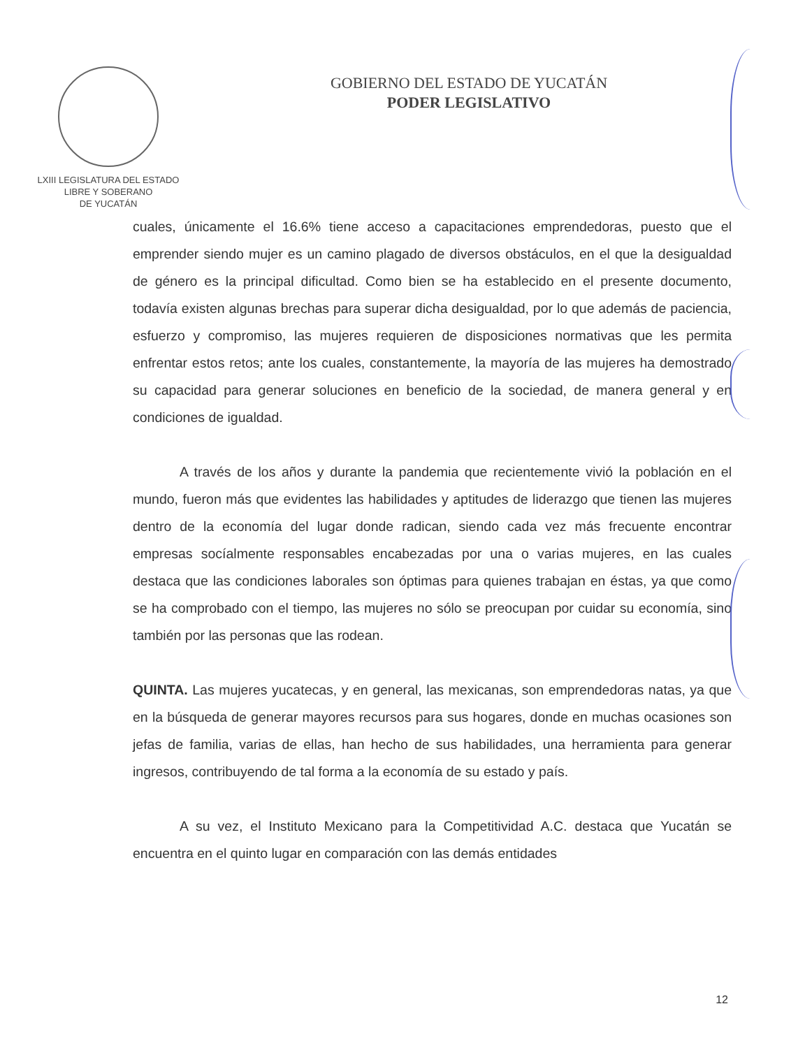LXIII LEGISLATURA DEL ESTADO
LIBRE Y SOBERANO
DE YUCATÁN
GOBIERNO DEL ESTADO DE YUCATÁN
PODER LEGISLATIVO
cuales, únicamente el 16.6% tiene acceso a capacitaciones emprendedoras, puesto que el emprender siendo mujer es un camino plagado de diversos obstáculos, en el que la desigualdad de género es la principal dificultad. Como bien se ha establecido en el presente documento, todavía existen algunas brechas para superar dicha desigualdad, por lo que además de paciencia, esfuerzo y compromiso, las mujeres requieren de disposiciones normativas que les permita enfrentar estos retos; ante los cuales, constantemente, la mayoría de las mujeres ha demostrado su capacidad para generar soluciones en beneficio de la sociedad, de manera general y en condiciones de igualdad.
A través de los años y durante la pandemia que recientemente vivió la población en el mundo, fueron más que evidentes las habilidades y aptitudes de liderazgo que tienen las mujeres dentro de la economía del lugar donde radican, siendo cada vez más frecuente encontrar empresas socíalmente responsables encabezadas por una o varias mujeres, en las cuales destaca que las condiciones laborales son óptimas para quienes trabajan en éstas, ya que como se ha comprobado con el tiempo, las mujeres no sólo se preocupan por cuidar su economía, sino también por las personas que las rodean.
QUINTA. Las mujeres yucatecas, y en general, las mexicanas, son emprendedoras natas, ya que en la búsqueda de generar mayores recursos para sus hogares, donde en muchas ocasiones son jefas de familia, varias de ellas, han hecho de sus habilidades, una herramienta para generar ingresos, contribuyendo de tal forma a la economía de su estado y país.
A su vez, el Instituto Mexicano para la Competitividad A.C. destaca que Yucatán se encuentra en el quinto lugar en comparación con las demás entidades
12